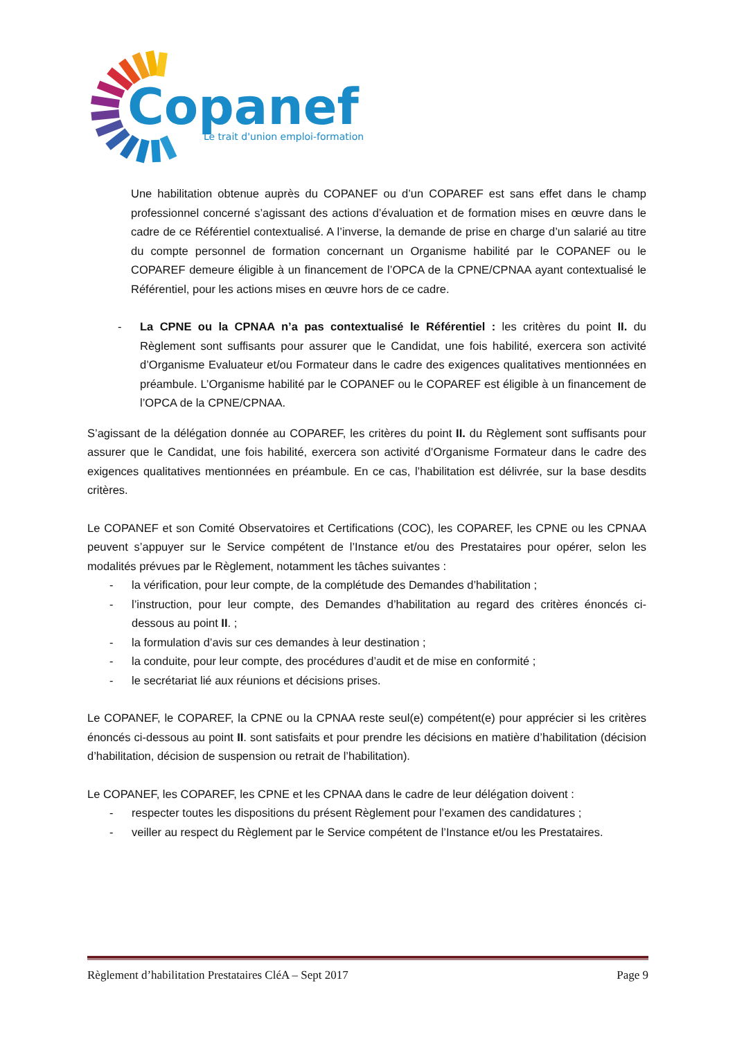Copanef
Le trait d'union emploi-formation
Une habilitation obtenue auprès du COPANEF ou d’un COPAREF est sans effet dans le champ professionnel concerné s’agissant des actions d’évaluation et de formation mises en œuvre dans le cadre de ce Référentiel contextualisé. A l’inverse, la demande de prise en charge d’un salarié au titre du compte personnel de formation concernant un Organisme habilité par le COPANEF ou le COPAREF demeure éligible à un financement de l’OPCA de la CPNE/CPNAA ayant contextualisé le Référentiel, pour les actions mises en œuvre hors de ce cadre.
- La CPNE ou la CPNAA n’a pas contextualisé le Référentiel : les critères du point II. du Règlement sont suffisants pour assurer que le Candidat, une fois habilité, exercera son activité d’Organisme Evaluateur et/ou Formateur dans le cadre des exigences qualitatives mentionnées en préambule. L’Organisme habilité par le COPANEF ou le COPAREF est éligible à un financement de l’OPCA de la CPNE/CPNAA.
S’agissant de la délégation donnée au COPAREF, les critères du point II. du Règlement sont suffisants pour assurer que le Candidat, une fois habilité, exercera son activité d’Organisme Formateur dans le cadre des exigences qualitatives mentionnées en préambule. En ce cas, l’habilitation est délivrée, sur la base desdits critères.
Le COPANEF et son Comité Observatoires et Certifications (COC), les COPAREF, les CPNE ou les CPNAA peuvent s’appuyer sur le Service compétent de l’Instance et/ou des Prestataires pour opérer, selon les modalités prévues par le Règlement, notamment les tâches suivantes :
- la vérification, pour leur compte, de la complétude des Demandes d’habilitation ;
- l’instruction, pour leur compte, des Demandes d’habilitation au regard des critères énoncés ci-dessous au point II. ;
- la formulation d’avis sur ces demandes à leur destination ;
- la conduite, pour leur compte, des procédures d’audit et de mise en conformité ;
- le secrétariat lié aux réunions et décisions prises.
Le COPANEF, le COPAREF, la CPNE ou la CPNAA reste seul(e) compétent(e) pour apprécier si les critères énoncés ci-dessous au point II. sont satisfaits et pour prendre les décisions en matière d’habilitation (décision d’habilitation, décision de suspension ou retrait de l’habilitation).
Le COPANEF, les COPAREF, les CPNE et les CPNAA dans le cadre de leur délégation doivent :
- respecter toutes les dispositions du présent Règlement pour l’examen des candidatures ;
- veiller au respect du Règlement par le Service compétent de l’Instance et/ou les Prestataires.
Règlement d’habilitation Prestataires CléA – Sept 2017 Page 9